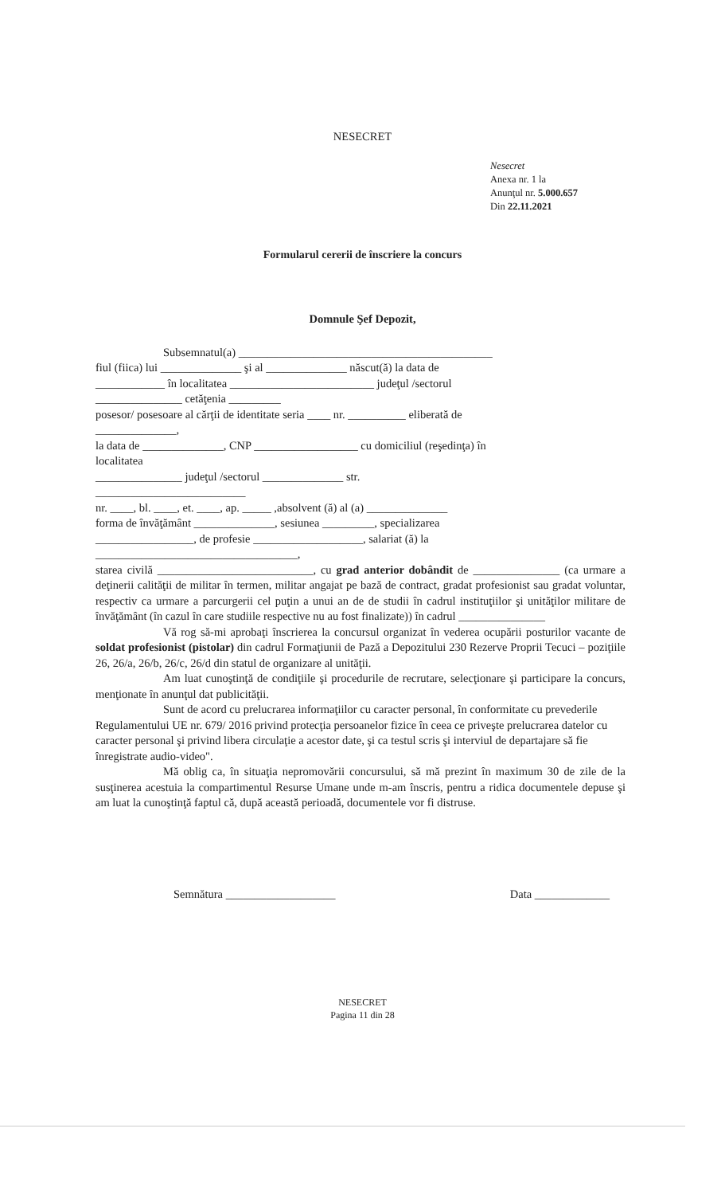NESECRET
Nesecret
Anexa nr. 1 la
Anunţul nr. 5.000.657
Din 22.11.2021
Formularul cererii de înscriere la concurs
Domnule Şef Depozit,
Subsemnatul(a) ____________________________________________
fiul (fiica) lui ______________ şi al ______________ născut(ă) la data de
____________ în localitatea _________________________ judeţul /sectorul
_______________ cetăţenia _________
posesor/ posesoare al cărţii de identitate seria ____ nr. __________ eliberată de
______________,
la data de ______________, CNP __________________ cu domiciliul (reşedinţa) în
localitatea
_______________ judeţul /sectorul ______________ str.
__________________________
nr. ____, bl. ____, et. ____, ap. _____ ,absolvent (ă) al (a) ______________
forma de învăţământ ______________, sesiunea _________, specializarea
_________________, de profesie ___________________, salariat (ă) la
___________________________________,
starea civilă ___________________________, cu grad anterior dobândit de _______________ (ca urmare a deţinerii calităţii de militar în termen, militar angajat pe bază de contract, gradat profesionist sau gradat voluntar, respectiv ca urmare a parcurgerii cel puţin a unui an de de studii în cadrul instituţiilor şi unităţilor militare de învăţământ (în cazul în care studiile respective nu au fost finalizate)) în cadrul _______________
Vă rog să-mi aprobaţi înscrierea la concursul organizat în vederea ocupării posturilor vacante de soldat profesionist (pistolar) din cadrul Formaţiunii de Pază a Depozitului 230 Rezerve Proprii Tecuci – poziţiile 26, 26/a, 26/b, 26/c, 26/d din statul de organizare al unităţii.
Am luat cunoştinţă de condiţiile şi procedurile de recrutare, selecţionare şi participare la concurs, menţionate în anunţul dat publicităţii.
Sunt de acord cu prelucrarea informaţiilor cu caracter personal, în conformitate cu prevederile Regulamentului UE nr. 679/ 2016 privind protecţia persoanelor fizice în ceea ce priveşte prelucrarea datelor cu caracter personal şi privind libera circulaţie a acestor date, şi ca testul scris şi interviul de departajare să fie înregistrate audio-video".
Mă oblig ca, în situaţia nepromovării concursului, să mă prezint în maximum 30 de zile de la susţinerea acestuia la compartimentul Resurse Umane unde m-am înscris, pentru a ridica documentele depuse şi am luat la cunoştinţă faptul că, după această perioadă, documentele vor fi distruse.
Semnătura ___________________ Data _____________
NESECRET
Pagina 11 din 28